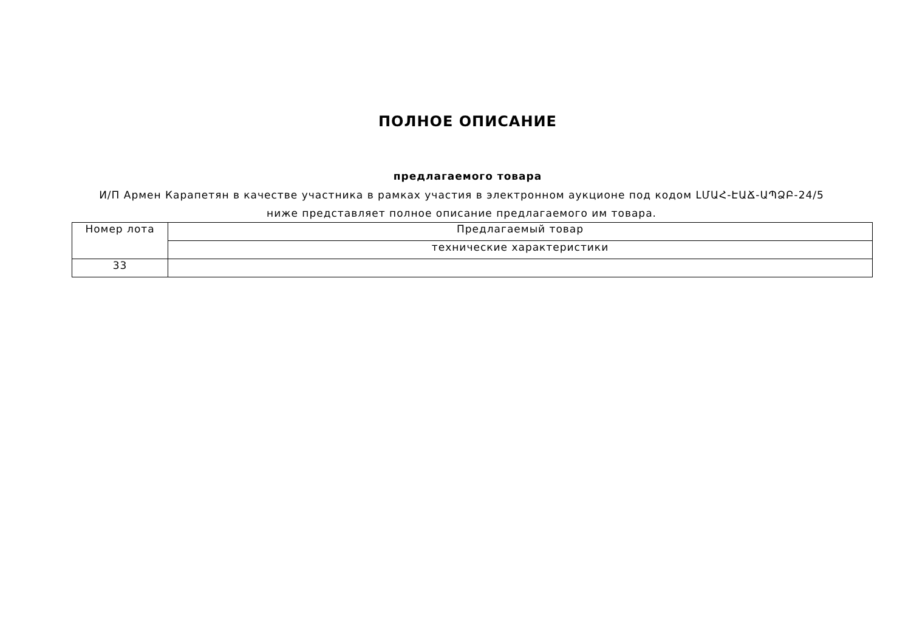ПОЛНОЕ ОПИСАНИЕ
предлагаемого товара
И/П Армен Карапетян в качестве участника в рамках участия в электронном аукционе под кодом ԼՄԱՀ-ԷԱՃ-ԱՊՁԲ-24/5 ниже представляет полное описание предлагаемого им товара.
| Номер лота | Предлагаемый товар |
| --- | --- |
| | технические характеристики |
| 33 | |